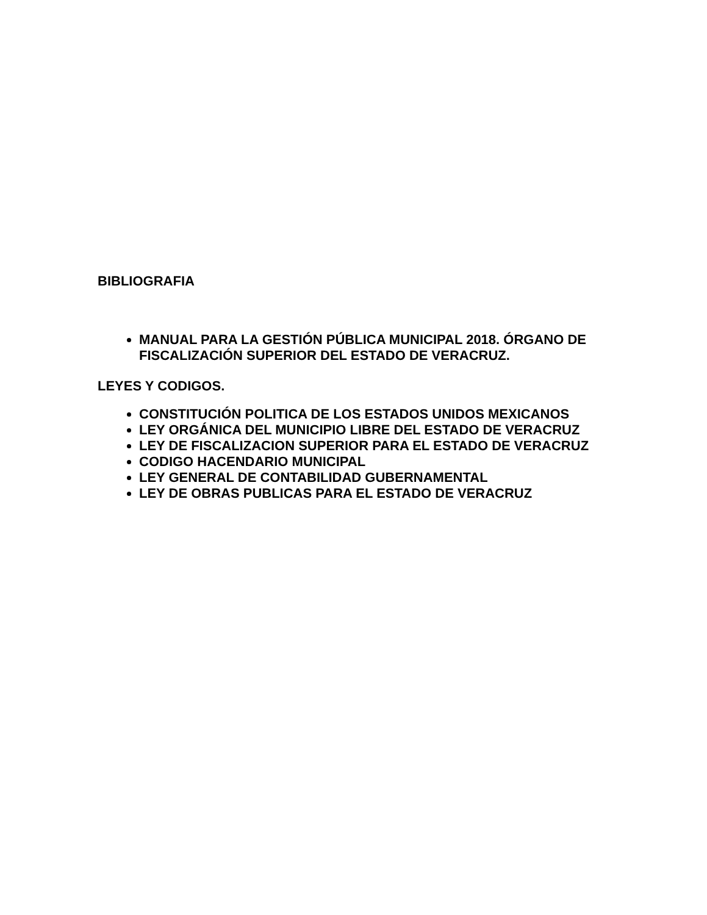BIBLIOGRAFIA
MANUAL PARA LA GESTIÓN PÚBLICA MUNICIPAL 2018. ÓRGANO DE FISCALIZACIÓN SUPERIOR DEL ESTADO DE VERACRUZ.
LEYES Y CODIGOS.
CONSTITUCIÓN POLITICA DE LOS ESTADOS UNIDOS MEXICANOS
LEY ORGÁNICA DEL MUNICIPIO LIBRE DEL ESTADO DE VERACRUZ
LEY DE FISCALIZACION SUPERIOR PARA EL ESTADO DE VERACRUZ
CODIGO HACENDARIO MUNICIPAL
LEY GENERAL DE CONTABILIDAD GUBERNAMENTAL
LEY DE OBRAS PUBLICAS PARA EL ESTADO DE VERACRUZ